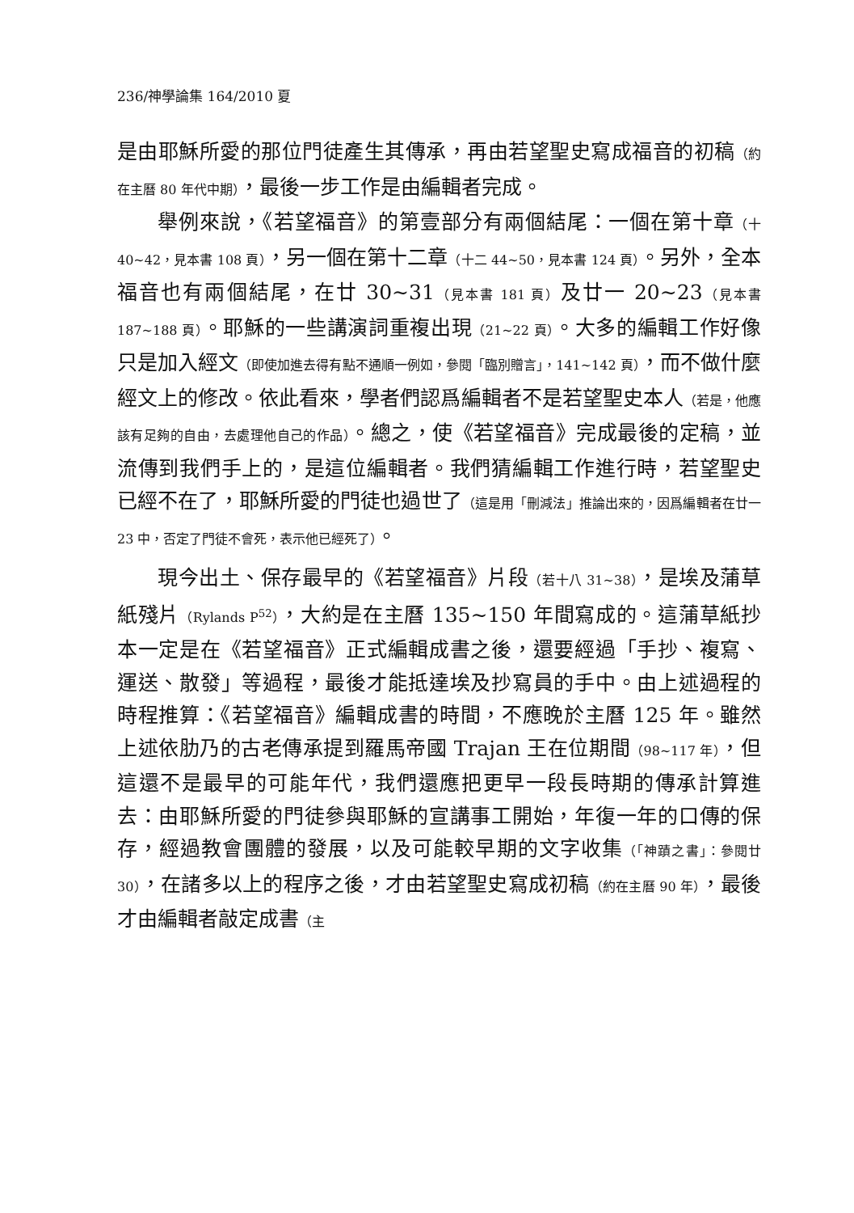236/神學論集 164/2010 夏
是由耶穌所愛的那位門徒產生其傳承，再由若望聖史寫成福音的初稿（約在主曆 80 年代中期），最後一步工作是由編輯者完成。
舉例來說，《若望福音》的第壹部分有兩個結尾：一個在第十章（十 40~42，見本書 108 頁），另一個在第十二章（十二 44~50，見本書 124 頁）。另外，全本福音也有兩個結尾，在廿 30~31（見本書 181 頁）及廿一 20~23（見本書 187~188 頁）。耶穌的一些講演詞重複出現（21~22 頁）。大多的編輯工作好像只是加入經文（即使加進去得有點不通順一例如，參閱「臨別贈言」，141~142 頁），而不做什麼經文上的修改。依此看來，學者們認爲編輯者不是若望聖史本人（若是，他應該有足夠的自由，去處理他自己的作品）。總之，使《若望福音》完成最後的定稿，並流傳到我們手上的，是這位編輯者。我們猜編輯工作進行時，若望聖史已經不在了，耶穌所愛的門徒也過世了（這是用「刪減法」推論出來的，因爲編輯者在廿一 23 中，否定了門徒不會死，表示他已經死了）。
現今出土、保存最早的《若望福音》片段（若十八 31~38），是埃及蒲草紙殘片（Rylands P<sup>52</sup>），大約是在主曆 135~150 年間寫成的。這蒲草紙抄本一定是在《若望福音》正式編輯成書之後，還要經過「手抄、複寫、運送、散發」等過程，最後才能抵達埃及抄寫員的手中。由上述過程的時程推算：《若望福音》編輯成書的時間，不應晚於主曆 125 年。雖然上述依肋乃的古老傳承提到羅馬帝國 Trajan 王在位期間（98~117 年），但這還不是最早的可能年代，我們還應把更早一段長時期的傳承計算進去：由耶穌所愛的門徒參與耶穌的宣講事工開始，年復一年的口傳的保存，經過教會團體的發展，以及可能較早期的文字收集（「神蹟之書」：參閱廿 30），在諸多以上的程序之後，才由若望聖史寫成初稿（約在主曆 90 年），最後才由編輯者敲定成書（主